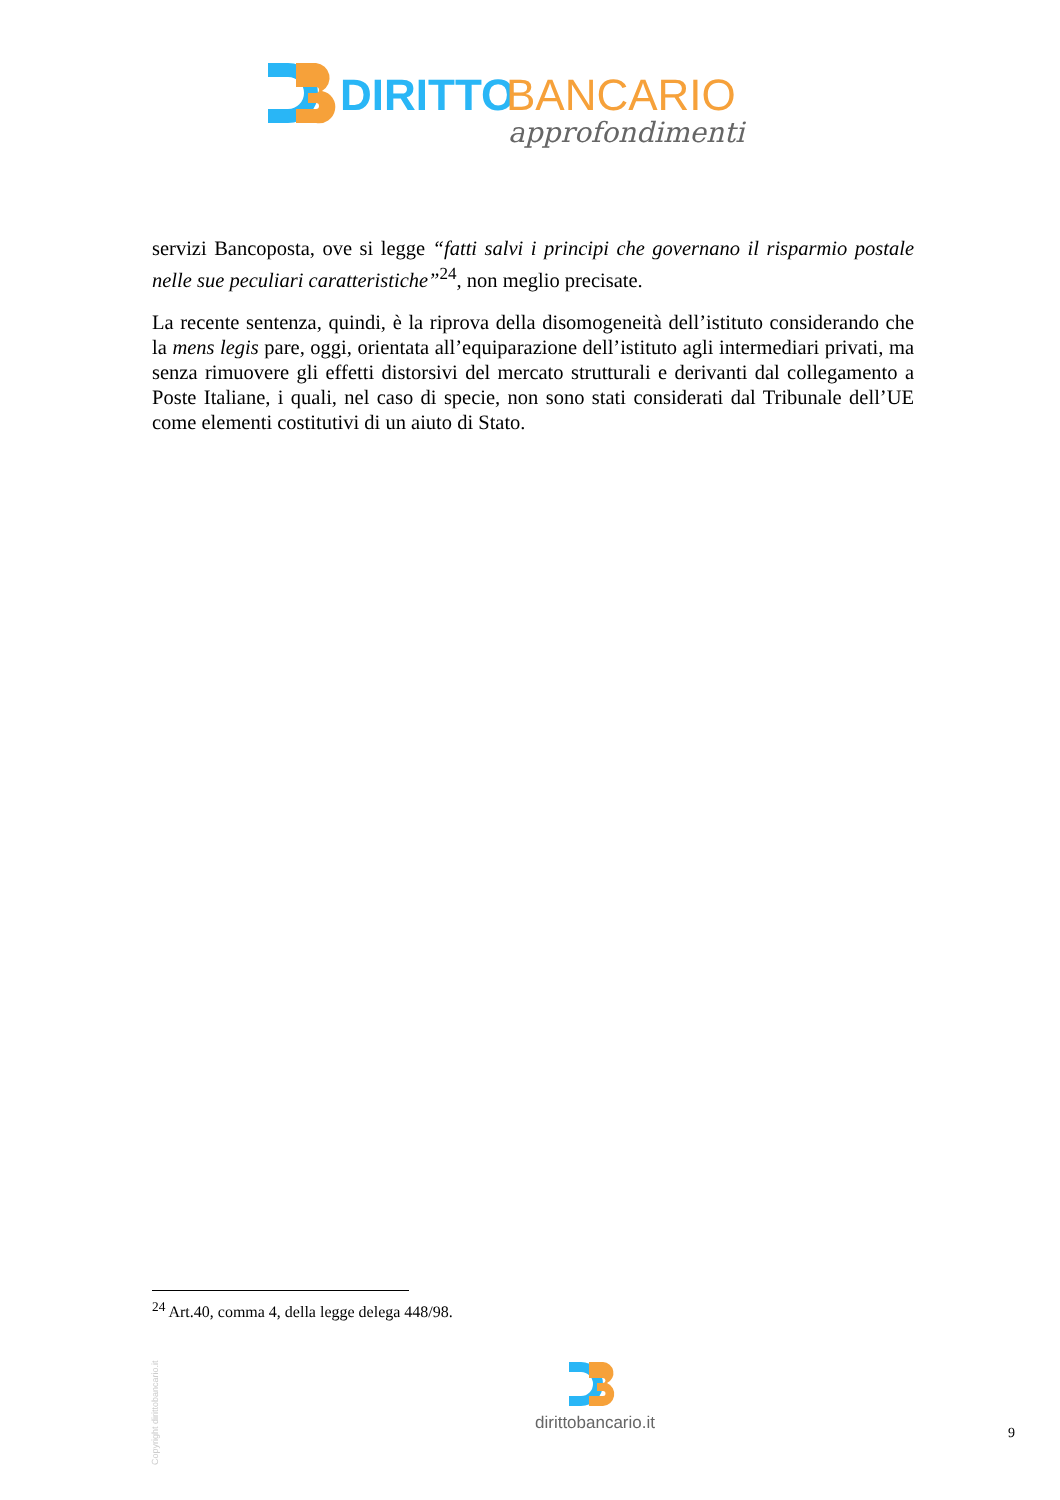DIRITTO
BANCARIO
approfondimenti
servizi Bancoposta, ove si legge “fatti salvi i principi che governano il risparmio postale nelle sue peculiari caratteristiche”<sup>24</sup>, non meglio precisate.
La recente sentenza, quindi, è la riprova della disomogeneità dell’istituto considerando che la mens legis pare, oggi, orientata all’equiparazione dell’istituto agli intermediari privati, ma senza rimuovere gli effetti distorsivi del mercato strutturali e derivanti dal collegamento a Poste Italiane, i quali, nel caso di specie, non sono stati considerati dal Tribunale dell’UE come elementi costitutivi di un aiuto di Stato.
<sup>24</sup> Art.40, comma 4, della legge delega 448/98.
Copyright dirittobancario.it
dirittobancario.it
9